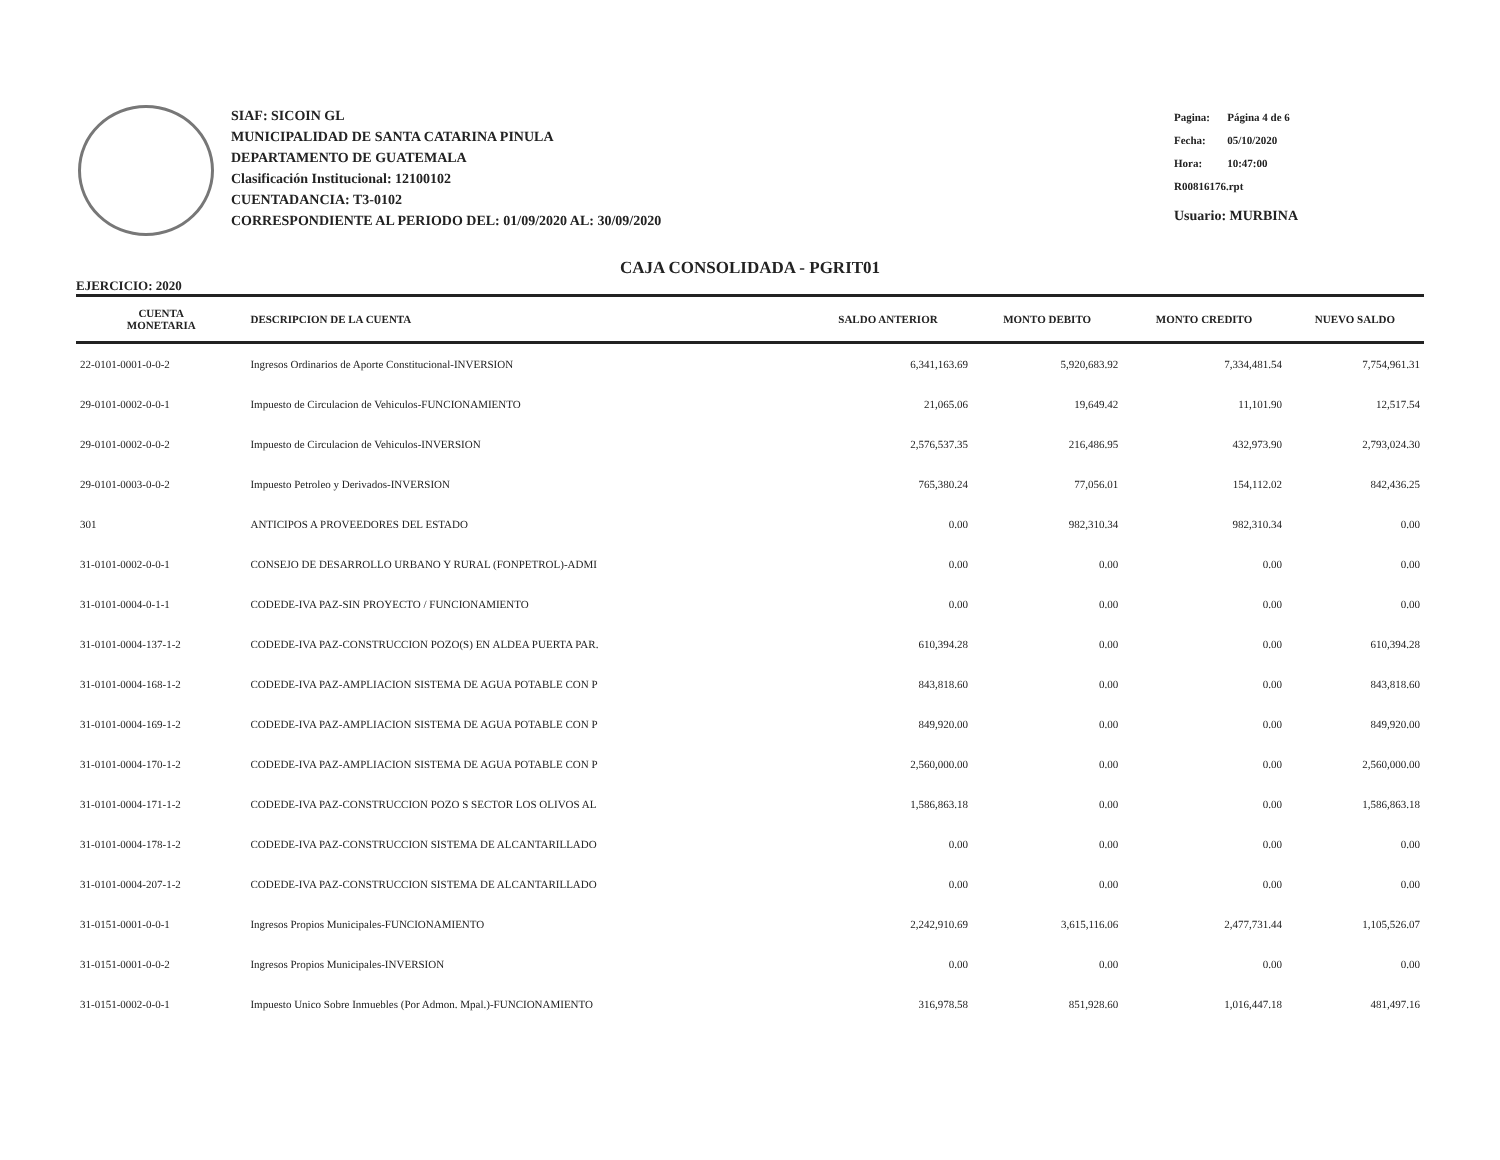SIAF: SICOIN GL
MUNICIPALIDAD DE SANTA CATARINA PINULA
DEPARTAMENTO DE GUATEMALA
Clasificación Institucional: 12100102
CUENTADANCIA: T3-0102
CORRESPONDIENTE AL PERIODO DEL: 01/09/2020 AL: 30/09/2020
| Pagina: | Página 4 de 6 |
| Fecha: | 05/10/2020 |
| Hora: | 10:47:00 |
| R00816176.rpt | |
| Usuario: MURBINA | |
CAJA CONSOLIDADA - PGRIT01
EJERCICIO: 2020
| CUENTA MONETARIA | DESCRIPCION DE LA CUENTA | SALDO ANTERIOR | MONTO DEBITO | MONTO CREDITO | NUEVO SALDO |
| --- | --- | --- | --- | --- | --- |
| 22-0101-0001-0-0-2 | Ingresos Ordinarios de Aporte Constitucional-INVERSION | 6,341,163.69 | 5,920,683.92 | 7,334,481.54 | 7,754,961.31 |
| 29-0101-0002-0-0-1 | Impuesto de Circulacion de Vehiculos-FUNCIONAMIENTO | 21,065.06 | 19,649.42 | 11,101.90 | 12,517.54 |
| 29-0101-0002-0-0-2 | Impuesto de Circulacion de Vehiculos-INVERSION | 2,576,537.35 | 216,486.95 | 432,973.90 | 2,793,024.30 |
| 29-0101-0003-0-0-2 | Impuesto Petroleo y Derivados-INVERSION | 765,380.24 | 77,056.01 | 154,112.02 | 842,436.25 |
| 301 | ANTICIPOS A PROVEEDORES DEL ESTADO | 0.00 | 982,310.34 | 982,310.34 | 0.00 |
| 31-0101-0002-0-0-1 | CONSEJO DE DESARROLLO URBANO Y RURAL (FONPETROL)-ADMI | 0.00 | 0.00 | 0.00 | 0.00 |
| 31-0101-0004-0-1-1 | CODEDE-IVA PAZ-SIN PROYECTO / FUNCIONAMIENTO | 0.00 | 0.00 | 0.00 | 0.00 |
| 31-0101-0004-137-1-2 | CODEDE-IVA PAZ-CONSTRUCCION POZO(S) EN ALDEA PUERTA PAR. | 610,394.28 | 0.00 | 0.00 | 610,394.28 |
| 31-0101-0004-168-1-2 | CODEDE-IVA PAZ-AMPLIACION SISTEMA DE AGUA POTABLE CON P | 843,818.60 | 0.00 | 0.00 | 843,818.60 |
| 31-0101-0004-169-1-2 | CODEDE-IVA PAZ-AMPLIACION SISTEMA DE AGUA POTABLE CON P | 849,920.00 | 0.00 | 0.00 | 849,920.00 |
| 31-0101-0004-170-1-2 | CODEDE-IVA PAZ-AMPLIACION SISTEMA DE AGUA POTABLE CON P | 2,560,000.00 | 0.00 | 0.00 | 2,560,000.00 |
| 31-0101-0004-171-1-2 | CODEDE-IVA PAZ-CONSTRUCCION POZO S SECTOR LOS OLIVOS AL | 1,586,863.18 | 0.00 | 0.00 | 1,586,863.18 |
| 31-0101-0004-178-1-2 | CODEDE-IVA PAZ-CONSTRUCCION SISTEMA DE ALCANTARILLADO | 0.00 | 0.00 | 0.00 | 0.00 |
| 31-0101-0004-207-1-2 | CODEDE-IVA PAZ-CONSTRUCCION SISTEMA DE ALCANTARILLADO | 0.00 | 0.00 | 0.00 | 0.00 |
| 31-0151-0001-0-0-1 | Ingresos Propios Municipales-FUNCIONAMIENTO | 2,242,910.69 | 3,615,116.06 | 2,477,731.44 | 1,105,526.07 |
| 31-0151-0001-0-0-2 | Ingresos Propios Municipales-INVERSION | 0.00 | 0.00 | 0.00 | 0.00 |
| 31-0151-0002-0-0-1 | Impuesto Unico Sobre Inmuebles (Por Admon. Mpal.)-FUNCIONAMIENTO | 316,978.58 | 851,928.60 | 1,016,447.18 | 481,497.16 |